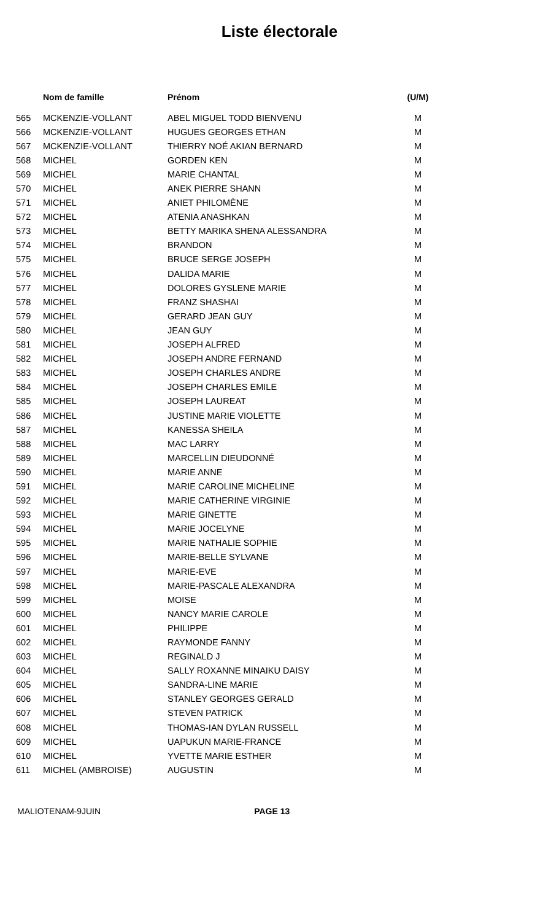Liste électorale
| | Nom de famille | Prénom | (U/M) |
| --- | --- | --- | --- |
| 565 | MCKENZIE-VOLLANT | ABEL MIGUEL TODD BIENVENU | M |
| 566 | MCKENZIE-VOLLANT | HUGUES GEORGES ETHAN | M |
| 567 | MCKENZIE-VOLLANT | THIERRY NOÉ AKIAN BERNARD | M |
| 568 | MICHEL | GORDEN KEN | M |
| 569 | MICHEL | MARIE CHANTAL | M |
| 570 | MICHEL | ANEK PIERRE SHANN | M |
| 571 | MICHEL | ANIET PHILOMÈNE | M |
| 572 | MICHEL | ATENIA ANASHKAN | M |
| 573 | MICHEL | BETTY MARIKA SHENA ALESSANDRA | M |
| 574 | MICHEL | BRANDON | M |
| 575 | MICHEL | BRUCE SERGE JOSEPH | M |
| 576 | MICHEL | DALIDA MARIE | M |
| 577 | MICHEL | DOLORES GYSLENE MARIE | M |
| 578 | MICHEL | FRANZ SHASHAI | M |
| 579 | MICHEL | GERARD JEAN GUY | M |
| 580 | MICHEL | JEAN GUY | M |
| 581 | MICHEL | JOSEPH ALFRED | M |
| 582 | MICHEL | JOSEPH ANDRE FERNAND | M |
| 583 | MICHEL | JOSEPH CHARLES ANDRE | M |
| 584 | MICHEL | JOSEPH CHARLES EMILE | M |
| 585 | MICHEL | JOSEPH LAUREAT | M |
| 586 | MICHEL | JUSTINE MARIE VIOLETTE | M |
| 587 | MICHEL | KANESSA SHEILA | M |
| 588 | MICHEL | MAC LARRY | M |
| 589 | MICHEL | MARCELLIN DIEUDONNÉ | M |
| 590 | MICHEL | MARIE ANNE | M |
| 591 | MICHEL | MARIE CAROLINE MICHELINE | M |
| 592 | MICHEL | MARIE CATHERINE VIRGINIE | M |
| 593 | MICHEL | MARIE GINETTE | M |
| 594 | MICHEL | MARIE JOCELYNE | M |
| 595 | MICHEL | MARIE NATHALIE SOPHIE | M |
| 596 | MICHEL | MARIE-BELLE SYLVANE | M |
| 597 | MICHEL | MARIE-EVE | M |
| 598 | MICHEL | MARIE-PASCALE ALEXANDRA | M |
| 599 | MICHEL | MOISE | M |
| 600 | MICHEL | NANCY MARIE CAROLE | M |
| 601 | MICHEL | PHILIPPE | M |
| 602 | MICHEL | RAYMONDE FANNY | M |
| 603 | MICHEL | REGINALD J | M |
| 604 | MICHEL | SALLY ROXANNE MINAIKU DAISY | M |
| 605 | MICHEL | SANDRA-LINE MARIE | M |
| 606 | MICHEL | STANLEY GEORGES GERALD | M |
| 607 | MICHEL | STEVEN PATRICK | M |
| 608 | MICHEL | THOMAS-IAN DYLAN RUSSELL | M |
| 609 | MICHEL | UAPUKUN MARIE-FRANCE | M |
| 610 | MICHEL | YVETTE MARIE ESTHER | M |
| 611 | MICHEL (AMBROISE) | AUGUSTIN | M |
MALIOTENAM-9JUIN PAGE 13